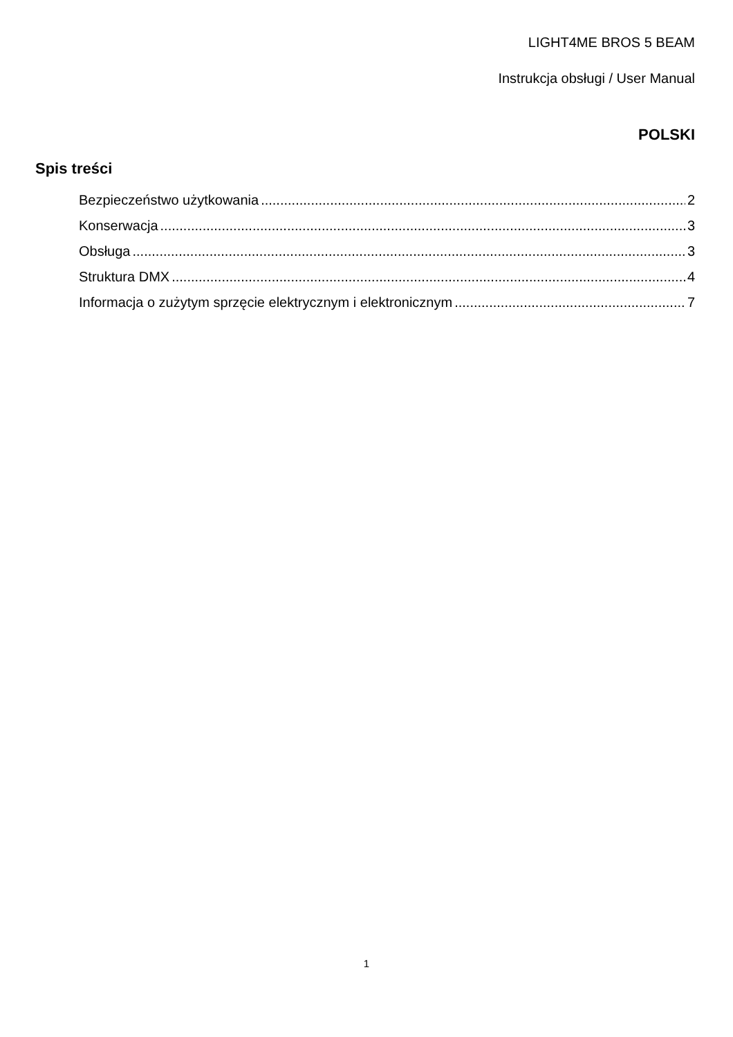LIGHT4ME BROS 5 BEAM
Instrukcja obsługi / User Manual
POLSKI
Spis treści
Bezpieczeństwo użytkowania 2
Konserwacja 3
Obsługa 3
Struktura DMX 4
Informacja o zużytym sprzęcie elektrycznym i elektronicznym 7
1